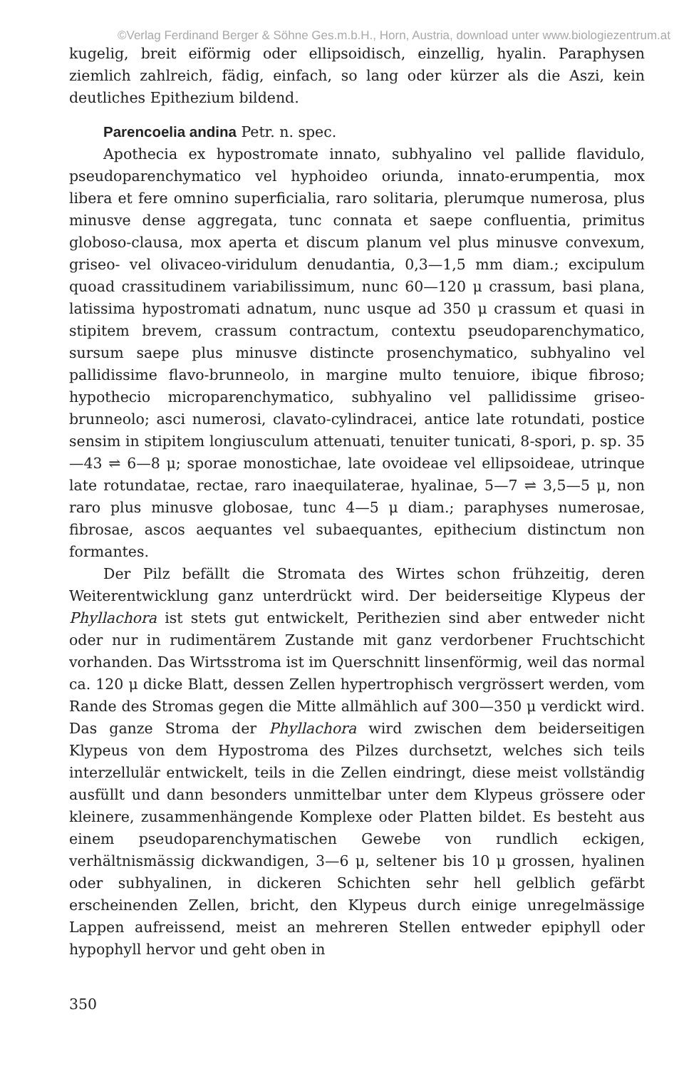©Verlag Ferdinand Berger & Söhne Ges.m.b.H., Horn, Austria, download unter www.biologiezentrum.at
kugelig, breit eiförmig oder ellipsoidisch, einzellig, hyalin. Paraphysen ziemlich zahlreich, fädig, einfach, so lang oder kürzer als die Aszi, kein deutliches Epithezium bildend.
Parencoelia andina Petr. n. spec.
Apothecia ex hypostromate innato, subhyalino vel pallide flavidulo, pseudoparenchymatico vel hyphoideo oriunda, innato-erumpentia, mox libera et fere omnino superficialia, raro solitaria, plerumque numerosa, plus minusve dense aggregata, tunc connata et saepe confluentia, primitus globoso-clausa, mox aperta et discum planum vel plus minusve convexum, griseo- vel olivaceo-viridulum denudantia, 0,3—1,5 mm diam.; excipulum quoad crassitudinem variabilissimum, nunc 60—120 μ crassum, basi plana, latissima hypostromati adnatum, nunc usque ad 350 μ crassum et quasi in stipitem brevem, crassum contractum, contextu pseudoparenchymatico, sursum saepe plus minusve distincte prosenchymatico, subhyalino vel pallidissime flavo-brunneolo, in margine multo tenuiore, ibique fibroso; hypothecio microparenchymatico, subhyalino vel pallidissime griseo-brunneolo; asci numerosi, clavato-cylindracei, antice late rotundati, postice sensim in stipitem longiusculum attenuati, tenuiter tunicati, 8-spori, p. sp. 35—43 ⇌ 6—8 μ; sporae monostichae, late ovoideae vel ellipsoideae, utrinque late rotundatae, rectae, raro inaequilaterae, hyalinae, 5—7 ⇌ 3,5—5 μ, non raro plus minusve globosae, tunc 4—5 μ diam.; paraphyses numerosae, fibrosae, ascos aequantes vel subaequantes, epithecium distinctum non formantes.
Der Pilz befällt die Stromata des Wirtes schon frühzeitig, deren Weiterentwicklung ganz unterdrückt wird. Der beiderseitige Klypeus der Phyllachora ist stets gut entwickelt, Perithezien sind aber entweder nicht oder nur in rudimentärem Zustande mit ganz verdorbener Fruchtschicht vorhanden. Das Wirtsstroma ist im Querschnitt linsenförmig, weil das normal ca. 120 μ dicke Blatt, dessen Zellen hypertrophisch vergrössert werden, vom Rande des Stromas gegen die Mitte allmählich auf 300—350 μ verdickt wird. Das ganze Stroma der Phyllachora wird zwischen dem beiderseitigen Klypeus von dem Hypostroma des Pilzes durchsetzt, welches sich teils interzellulär entwickelt, teils in die Zellen eindringt, diese meist vollständig ausfüllt und dann besonders unmittelbar unter dem Klypeus grössere oder kleinere, zusammenhängende Komplexe oder Platten bildet. Es besteht aus einem pseudoparenchymatischen Gewebe von rundlich eckigen, verhältnismässig dickwandigen, 3—6 μ, seltener bis 10 μ grossen, hyalinen oder subhyalinen, in dickeren Schichten sehr hell gelblich gefärbt erscheinenden Zellen, bricht, den Klypeus durch einige unregelmässige Lappen aufreissend, meist an mehreren Stellen entweder epiphyll oder hypophyll hervor und geht oben in
350